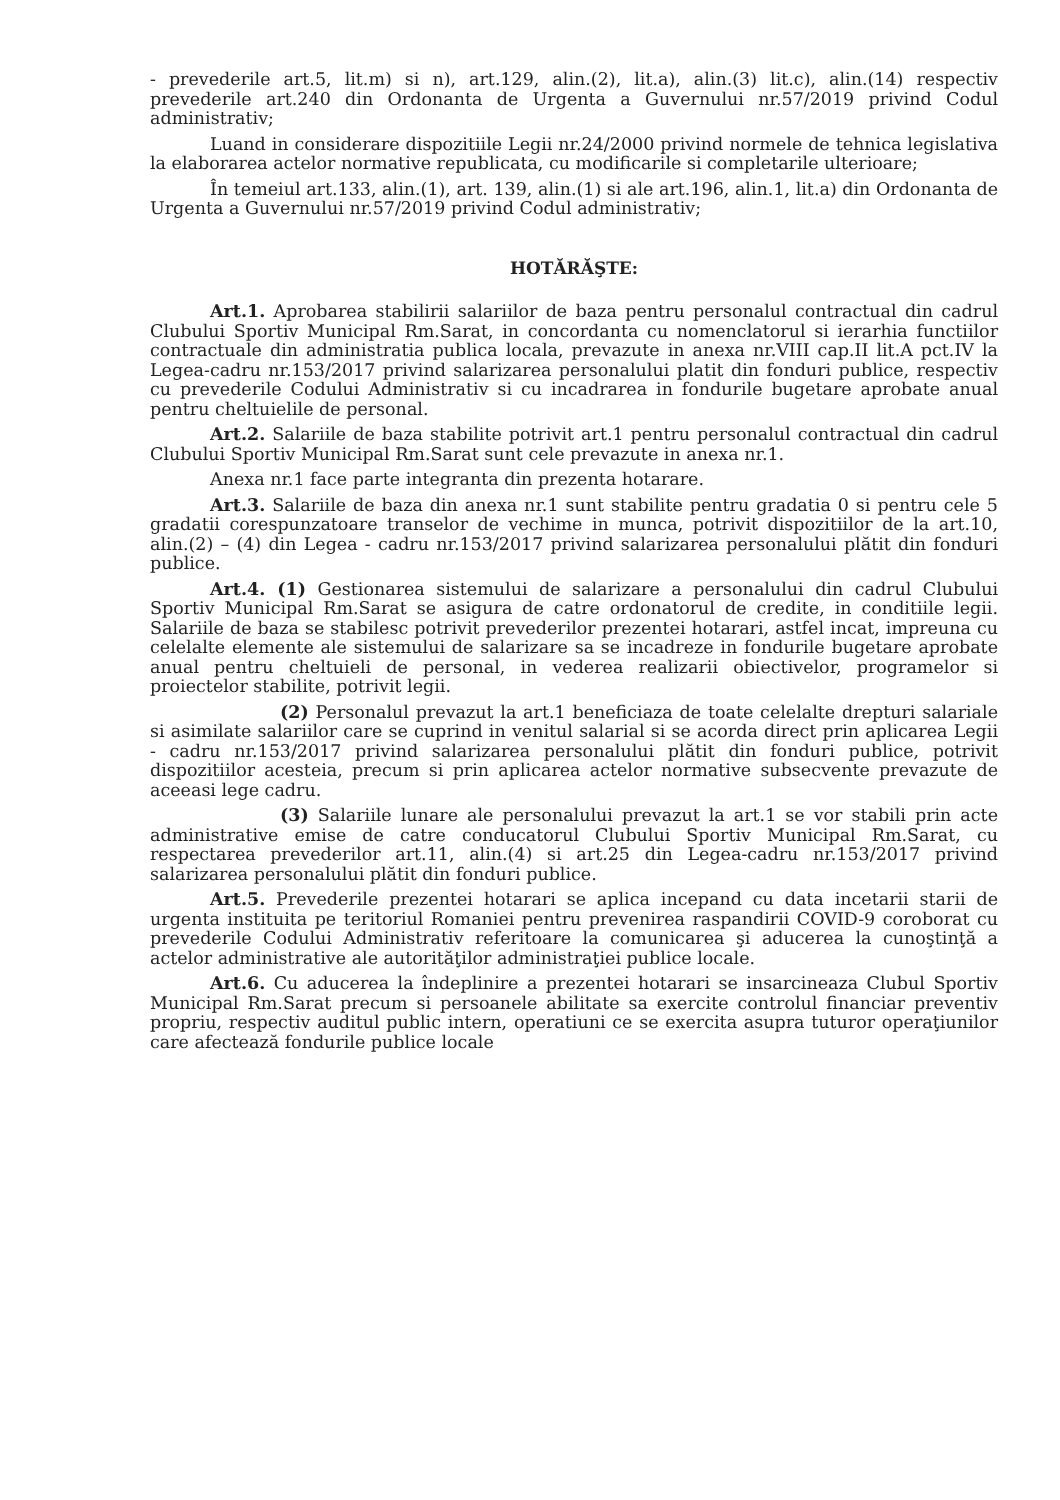- prevederile art.5, lit.m) si n), art.129, alin.(2), lit.a), alin.(3) lit.c), alin.(14) respectiv prevederile art.240 din Ordonanta de Urgenta a Guvernului nr.57/2019 privind Codul administrativ;
Luand in considerare dispozitiile Legii nr.24/2000 privind normele de tehnica legislativa la elaborarea actelor normative republicata, cu modificarile si completarile ulterioare;
În temeiul art.133, alin.(1), art. 139, alin.(1) si ale art.196, alin.1, lit.a) din Ordonanta de Urgenta a Guvernului nr.57/2019 privind Codul administrativ;
HOTĂRĂŞTE:
Art.1. Aprobarea stabilirii salariilor de baza pentru personalul contractual din cadrul Clubului Sportiv Municipal Rm.Sarat, in concordanta cu nomenclatorul si ierarhia functiilor contractuale din administratia publica locala, prevazute in anexa nr.VIII cap.II lit.A pct.IV la Legea-cadru nr.153/2017 privind salarizarea personalului platit din fonduri publice, respectiv cu prevederile Codului Administrativ si cu incadrarea in fondurile bugetare aprobate anual pentru cheltuielile de personal.
Art.2. Salariile de baza stabilite potrivit art.1 pentru personalul contractual din cadrul Clubului Sportiv Municipal Rm.Sarat sunt cele prevazute in anexa nr.1.
Anexa nr.1 face parte integranta din prezenta hotarare.
Art.3. Salariile de baza din anexa nr.1 sunt stabilite pentru gradatia 0 si pentru cele 5 gradatii corespunzatoare transelor de vechime in munca, potrivit dispozitiilor de la art.10, alin.(2) – (4) din Legea - cadru nr.153/2017 privind salarizarea personalului plătit din fonduri publice.
Art.4. (1) Gestionarea sistemului de salarizare a personalului din cadrul Clubului Sportiv Municipal Rm.Sarat se asigura de catre ordonatorul de credite, in conditiile legii. Salariile de baza se stabilesc potrivit prevederilor prezentei hotarari, astfel incat, impreuna cu celelalte elemente ale sistemului de salarizare sa se incadreze in fondurile bugetare aprobate anual pentru cheltuieli de personal, in vederea realizarii obiectivelor, programelor si proiectelor stabilite, potrivit legii.
(2) Personalul prevazut la art.1 beneficiaza de toate celelalte drepturi salariale si asimilate salariilor care se cuprind in venitul salarial si se acorda direct prin aplicarea Legii - cadru nr.153/2017 privind salarizarea personalului plătit din fonduri publice, potrivit dispozitiilor acesteia, precum si prin aplicarea actelor normative subsecvente prevazute de aceeasi lege cadru.
(3) Salariile lunare ale personalului prevazut la art.1 se vor stabili prin acte administrative emise de catre conducatorul Clubului Sportiv Municipal Rm.Sarat, cu respectarea prevederilor art.11, alin.(4) si art.25 din Legea-cadru nr.153/2017 privind salarizarea personalului plătit din fonduri publice.
Art.5. Prevederile prezentei hotarari se aplica incepand cu data incetarii starii de urgenta instituita pe teritoriul Romaniei pentru prevenirea raspandirii COVID-9 coroborat cu prevederile Codului Administrativ referitoare la comunicarea şi aducerea la cunoştinţă a actelor administrative ale autorităţilor administraţiei publice locale.
Art.6. Cu aducerea la îndeplinire a prezentei hotarari se insarcineaza Clubul Sportiv Municipal Rm.Sarat precum si persoanele abilitate sa exercite controlul financiar preventiv propriu, respectiv auditul public intern, operatiuni ce se exercita asupra tuturor operaţiunilor care afectează fondurile publice locale